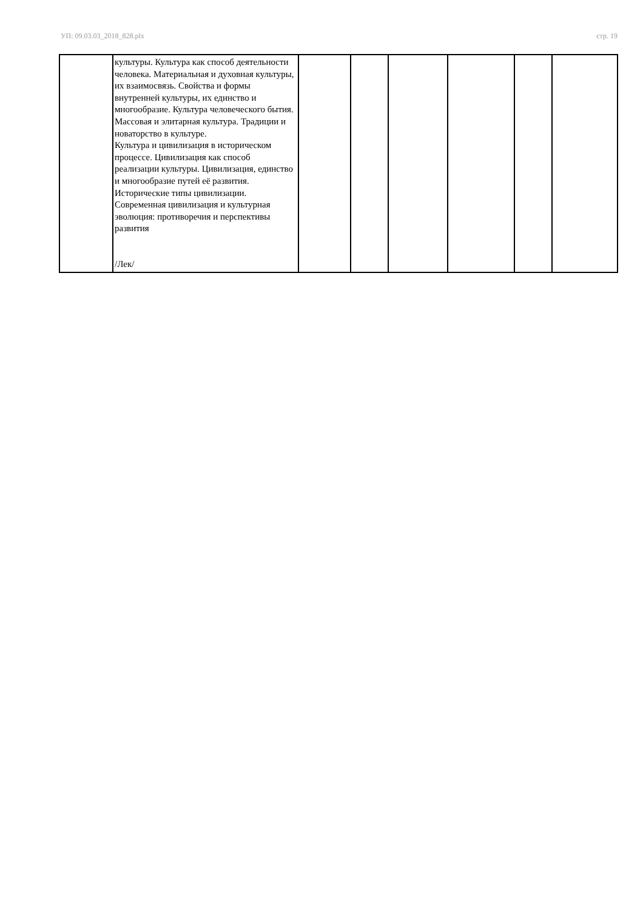УП: 09.03.03_2018_828.plx стр. 19
| | культуры. Культура как способ деятельности человека. Материальная и духовная культуры, их взаимосвязь. Свойства и формы внутренней культуры, их единство и многообразие. Культура человеческого бытия. Массовая и элитарная культура. Традиции и новаторство в культуре. Культура и цивилизация в историческом процессе. Цивилизация как способ реализации культуры. Цивилизация, единство и многообразие путей её развития. Исторические типы цивилизации. Современная цивилизация и культурная эволюция: противоречия и перспективы развития /Лек/ | | | | | | |